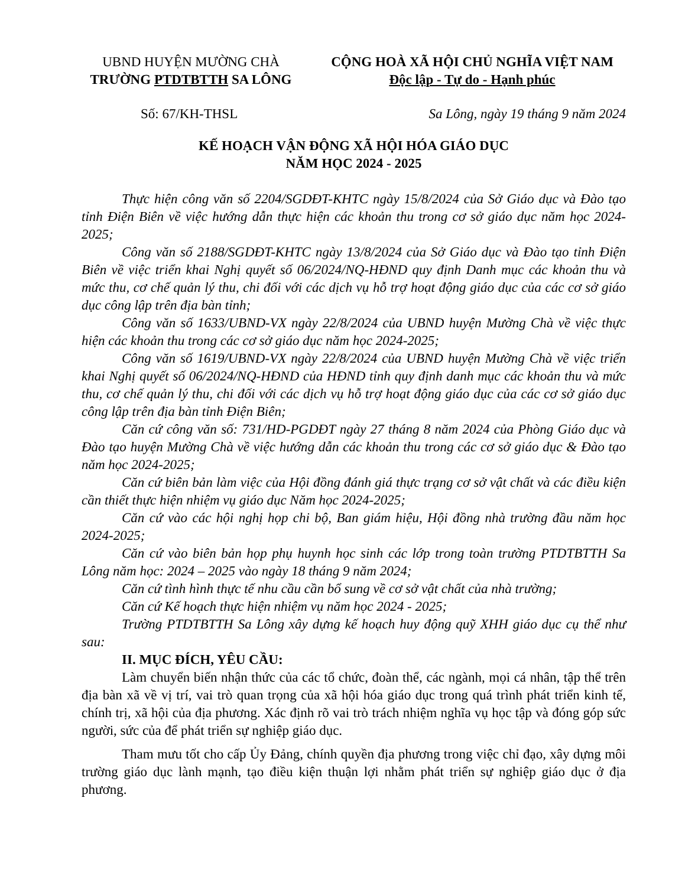UBND HUYỆN MƯỜNG CHÀ
TRƯỜNG PTDTBTTH SA LÔNG
CỘNG HOÀ XÃ HỘI CHỦ NGHĨA VIỆT NAM
Độc lập - Tự do - Hạnh phúc
Số: 67/KH-THSL Sa Lông, ngày 19 tháng 9 năm 2024
KẾ HOẠCH VẬN ĐỘNG XÃ HỘI HÓA GIÁO DỤC
NĂM HỌC 2024 - 2025
Thực hiện công văn số 2204/SGDĐT-KHTC ngày 15/8/2024 của Sở Giáo dục và Đào tạo tỉnh Điện Biên về việc hướng dẫn thực hiện các khoản thu trong cơ sở giáo dục năm học 2024-2025;
Công văn số 2188/SGDĐT-KHTC ngày 13/8/2024 của Sở Giáo dục và Đào tạo tỉnh Điện Biên về việc triển khai Nghị quyết số 06/2024/NQ-HĐND quy định Danh mục các khoản thu và mức thu, cơ chế quản lý thu, chi đối với các dịch vụ hỗ trợ hoạt động giáo dục của các cơ sở giáo dục công lập trên địa bàn tỉnh;
Công văn số 1633/UBND-VX ngày 22/8/2024 của UBND huyện Mường Chà về việc thực hiện các khoản thu trong các cơ sở giáo dục năm học 2024-2025;
Công văn số 1619/UBND-VX ngày 22/8/2024 của UBND huyện Mường Chà về việc triển khai Nghị quyết số 06/2024/NQ-HĐND của HĐND tỉnh quy định danh mục các khoản thu và mức thu, cơ chế quản lý thu, chi đối với các dịch vụ hỗ trợ hoạt động giáo dục của các cơ sở giáo dục công lập trên địa bàn tỉnh Điện Biên;
Căn cứ công văn số: 731/HD-PGDĐT ngày 27 tháng 8 năm 2024 của Phòng Giáo dục và Đào tạo huyện Mường Chà về việc hướng dẫn các khoản thu trong các cơ sở giáo dục & Đào tạo năm học 2024-2025;
Căn cứ biên bản làm việc của Hội đồng đánh giá thực trạng cơ sở vật chất và các điều kiện cần thiết thực hiện nhiệm vụ giáo dục Năm học 2024-2025;
Căn cứ vào các hội nghị họp chi bộ, Ban giám hiệu, Hội đồng nhà trường đầu năm học 2024-2025;
Căn cứ vào biên bản họp phụ huynh học sinh các lớp trong toàn trường PTDTBTTH Sa Lông năm học: 2024 – 2025 vào ngày 18 tháng 9 năm 2024;
Căn cứ tình hình thực tế nhu cầu cần bổ sung về cơ sở vật chất của nhà trường;
Căn cứ Kế hoạch thực hiện nhiệm vụ năm học 2024 - 2025;
Trường PTDTBTTH Sa Lông xây dựng kế hoạch huy động quỹ XHH giáo dục cụ thể như sau:
II. MỤC ĐÍCH, YÊU CẦU:
Làm chuyển biến nhận thức của các tổ chức, đoàn thể, các ngành, mọi cá nhân, tập thể trên địa bàn xã về vị trí, vai trò quan trọng của xã hội hóa giáo dục trong quá trình phát triển kinh tế, chính trị, xã hội của địa phương. Xác định rõ vai trò trách nhiệm nghĩa vụ học tập và đóng góp sức người, sức của để phát triển sự nghiệp giáo dục.
Tham mưu tốt cho cấp Ủy Đảng, chính quyền địa phương trong việc chỉ đạo, xây dựng môi trường giáo dục lành mạnh, tạo điều kiện thuận lợi nhằm phát triển sự nghiệp giáo dục ở địa phương.